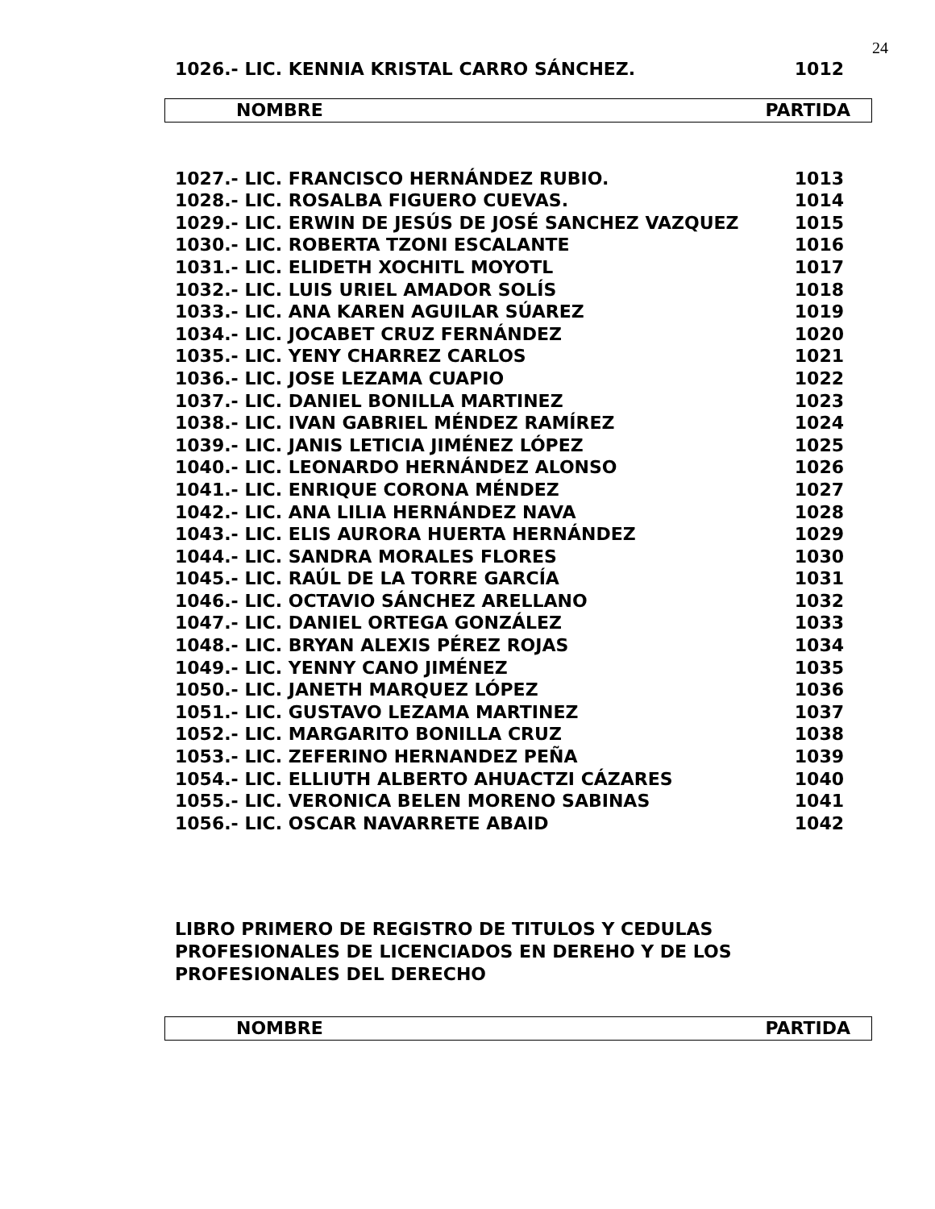24
| 1026.- LIC. KENNIA KRISTAL CARRO SÁNCHEZ. | 1012 |
NOMBRE PARTIDA
| 1027.- LIC. FRANCISCO HERNÁNDEZ RUBIO. | 1013 |
| 1028.- LIC. ROSALBA FIGUERO CUEVAS. | 1014 |
| 1029.- LIC. ERWIN DE JESÚS DE JOSÉ SANCHEZ VAZQUEZ | 1015 |
| 1030.- LIC. ROBERTA TZONI ESCALANTE | 1016 |
| 1031.- LIC. ELIDETH XOCHITL MOYOTL | 1017 |
| 1032.- LIC. LUIS URIEL AMADOR SOLÍS | 1018 |
| 1033.- LIC. ANA KAREN AGUILAR SÚAREZ | 1019 |
| 1034.- LIC. JOCABET CRUZ FERNÁNDEZ | 1020 |
| 1035.- LIC. YENY CHARREZ CARLOS | 1021 |
| 1036.- LIC. JOSE LEZAMA CUAPIO | 1022 |
| 1037.- LIC. DANIEL BONILLA MARTINEZ | 1023 |
| 1038.- LIC. IVAN GABRIEL MÉNDEZ RAMÍREZ | 1024 |
| 1039.- LIC. JANIS LETICIA JIMÉNEZ LÓPEZ | 1025 |
| 1040.- LIC. LEONARDO HERNÁNDEZ ALONSO | 1026 |
| 1041.- LIC. ENRIQUE CORONA MÉNDEZ | 1027 |
| 1042.- LIC. ANA LILIA HERNÁNDEZ NAVA | 1028 |
| 1043.- LIC. ELIS AURORA HUERTA HERNÁNDEZ | 1029 |
| 1044.- LIC. SANDRA MORALES FLORES | 1030 |
| 1045.- LIC. RAÚL DE LA TORRE GARCÍA | 1031 |
| 1046.- LIC. OCTAVIO SÁNCHEZ ARELLANO | 1032 |
| 1047.- LIC. DANIEL ORTEGA GONZÁLEZ | 1033 |
| 1048.- LIC. BRYAN ALEXIS PÉREZ ROJAS | 1034 |
| 1049.- LIC. YENNY CANO JIMÉNEZ | 1035 |
| 1050.- LIC. JANETH MARQUEZ LÓPEZ | 1036 |
| 1051.- LIC. GUSTAVO LEZAMA MARTINEZ | 1037 |
| 1052.- LIC. MARGARITO BONILLA CRUZ | 1038 |
| 1053.- LIC. ZEFERINO HERNANDEZ PEÑA | 1039 |
| 1054.- LIC. ELLIUTH ALBERTO AHUACTZI CÁZARES | 1040 |
| 1055.- LIC. VERONICA BELEN MORENO SABINAS | 1041 |
| 1056.- LIC. OSCAR NAVARRETE ABAID | 1042 |
LIBRO PRIMERO DE REGISTRO DE TITULOS Y CEDULAS
PROFESIONALES DE LICENCIADOS EN DEREHO Y DE LOS
PROFESIONALES DEL DERECHO
NOMBRE PARTIDA